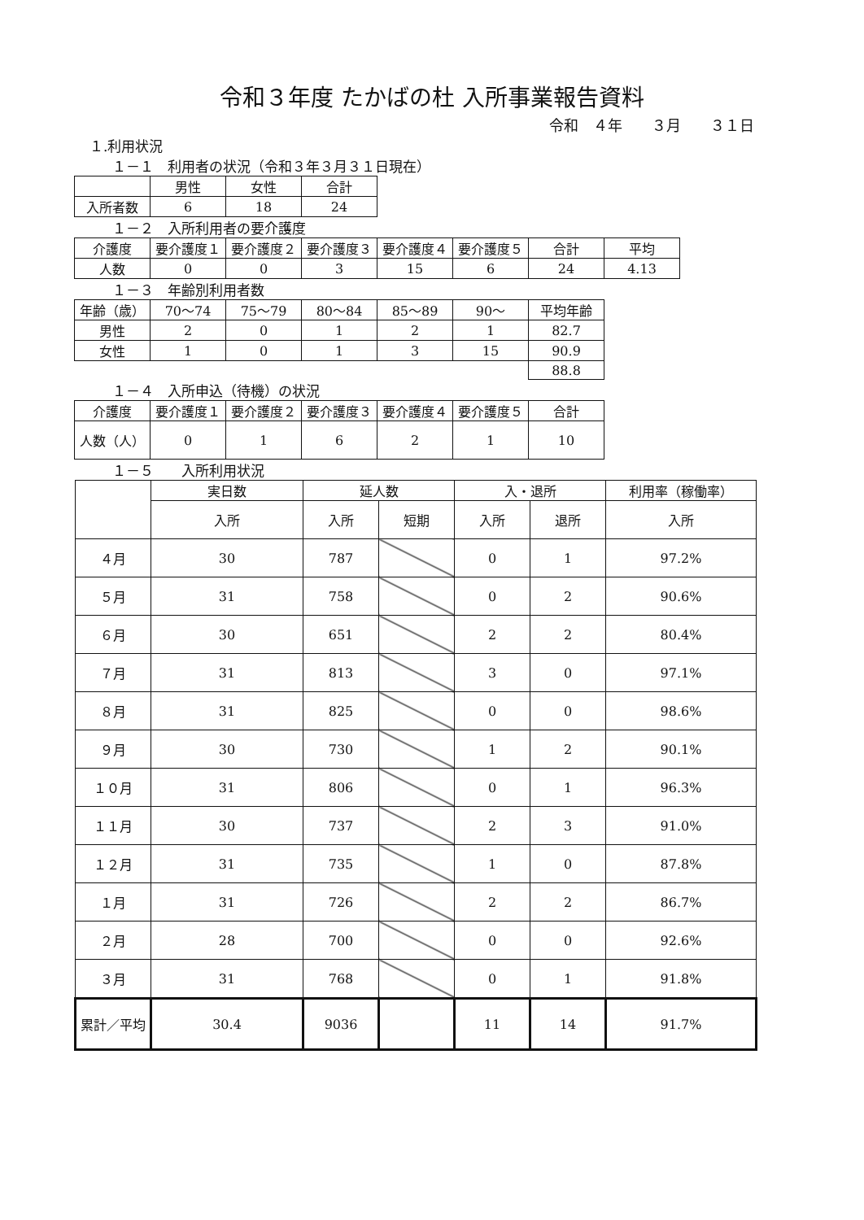令和３年度 たかばの杜 入所事業報告資料
令和　４年　　３月　　３１日
１.利用状況
１－１　利用者の状況（令和３年３月３１日現在）
| | 男性 | 女性 | 合計 |
| --- | --- | --- | --- |
| 入所者数 | 6 | 18 | 24 |
１－２　入所利用者の要介護度
| 介護度 | 要介護度１ | 要介護度２ | 要介護度３ | 要介護度４ | 要介護度５ | 合計 | 平均 |
| --- | --- | --- | --- | --- | --- | --- | --- |
| 人数 | 0 | 0 | 3 | 15 | 6 | 24 | 4.13 |
１－３　年齢別利用者数
| 年齢（歳） | 70～74 | 75～79 | 80～84 | 85～89 | 90～ | 平均年齢 |
| --- | --- | --- | --- | --- | --- | --- |
| 男性 | 2 | 0 | 1 | 2 | 1 | 82.7 |
| 女性 | 1 | 0 | 1 | 3 | 15 | 90.9 |
| | | | | | | 88.8 |
１－４　入所申込（待機）の状況
| 介護度 | 要介護度１ | 要介護度２ | 要介護度３ | 要介護度４ | 要介護度５ | 合計 |
| --- | --- | --- | --- | --- | --- | --- |
| 人数（人） | 0 | 1 | 6 | 2 | 1 | 10 |
１－５　　入所利用状況
| | 実日数 | 延人数 | | 入・退所 | | 利用率（稼働率） |
| --- | --- | --- | --- | --- | --- | --- |
| | 入所 | 入所 | 短期 | 入所 | 退所 | 入所 |
| ４月 | 30 | 787 | | 0 | 1 | 97.2% |
| ５月 | 31 | 758 | | 0 | 2 | 90.6% |
| ６月 | 30 | 651 | | 2 | 2 | 80.4% |
| ７月 | 31 | 813 | | 3 | 0 | 97.1% |
| ８月 | 31 | 825 | | 0 | 0 | 98.6% |
| ９月 | 30 | 730 | | 1 | 2 | 90.1% |
| １０月 | 31 | 806 | | 0 | 1 | 96.3% |
| １１月 | 30 | 737 | | 2 | 3 | 91.0% |
| １２月 | 31 | 735 | | 1 | 0 | 87.8% |
| １月 | 31 | 726 | | 2 | 2 | 86.7% |
| ２月 | 28 | 700 | | 0 | 0 | 92.6% |
| ３月 | 31 | 768 | | 0 | 1 | 91.8% |
| 累計／平均 | 30.4 | 9036 | | 11 | 14 | 91.7% |